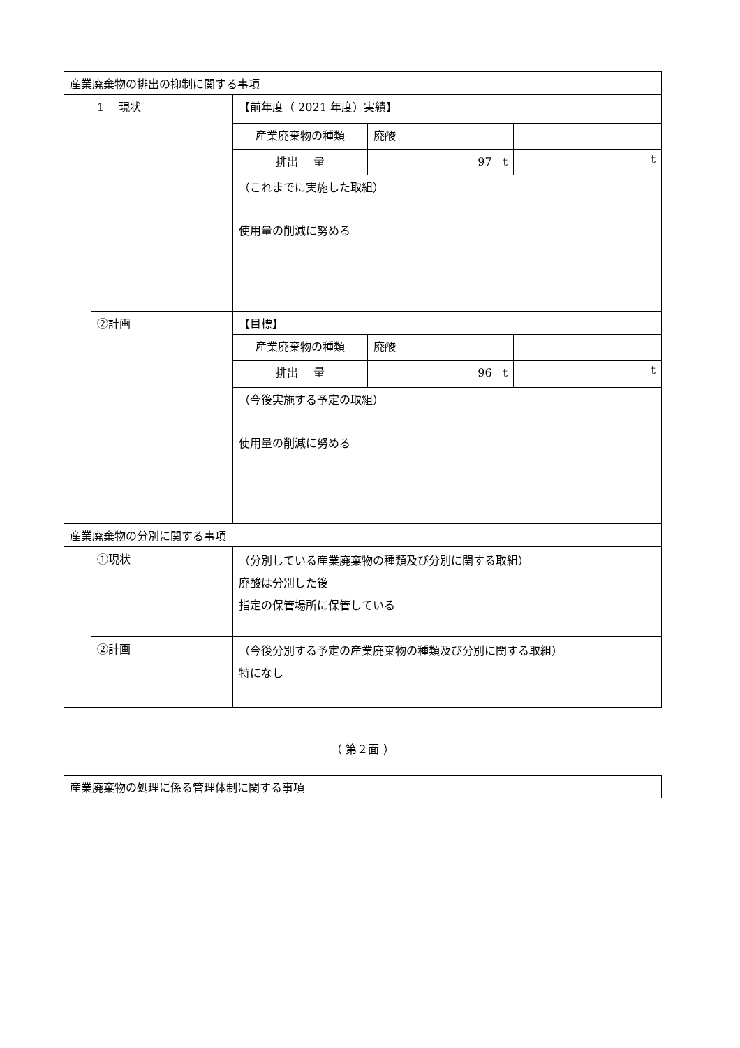| 産業廃棄物の排出の抑制に関する事項 | | | | |
| | 1 現状 | 【前年度（ 2021 年度）実績】 | | |
| | | 産業廃棄物の種類 | 廃酸 | |
| | | 排出 量 | 97 t | t |
| | | （これまでに実施した取組） 使用量の削減に努める | | |
| | ②計画 | 【目標】 | | |
| | | 産業廃棄物の種類 | 廃酸 | |
| | | 排出 量 | 96 t | t |
| | | （今後実施する予定の取組） 使用量の削減に努める | | |
| 産業廃棄物の分別に関する事項 | | | | |
| | ①現状 | （分別している産業廃棄物の種類及び分別に関する取組） 廃酸は分別した後 指定の保管場所に保管している | | |
| | ②計画 | （今後分別する予定の産業廃棄物の種類及び分別に関する取組） 特になし | | |
（ 第２面 ）
| 産業廃棄物の処理に係る管理体制に関する事項 |